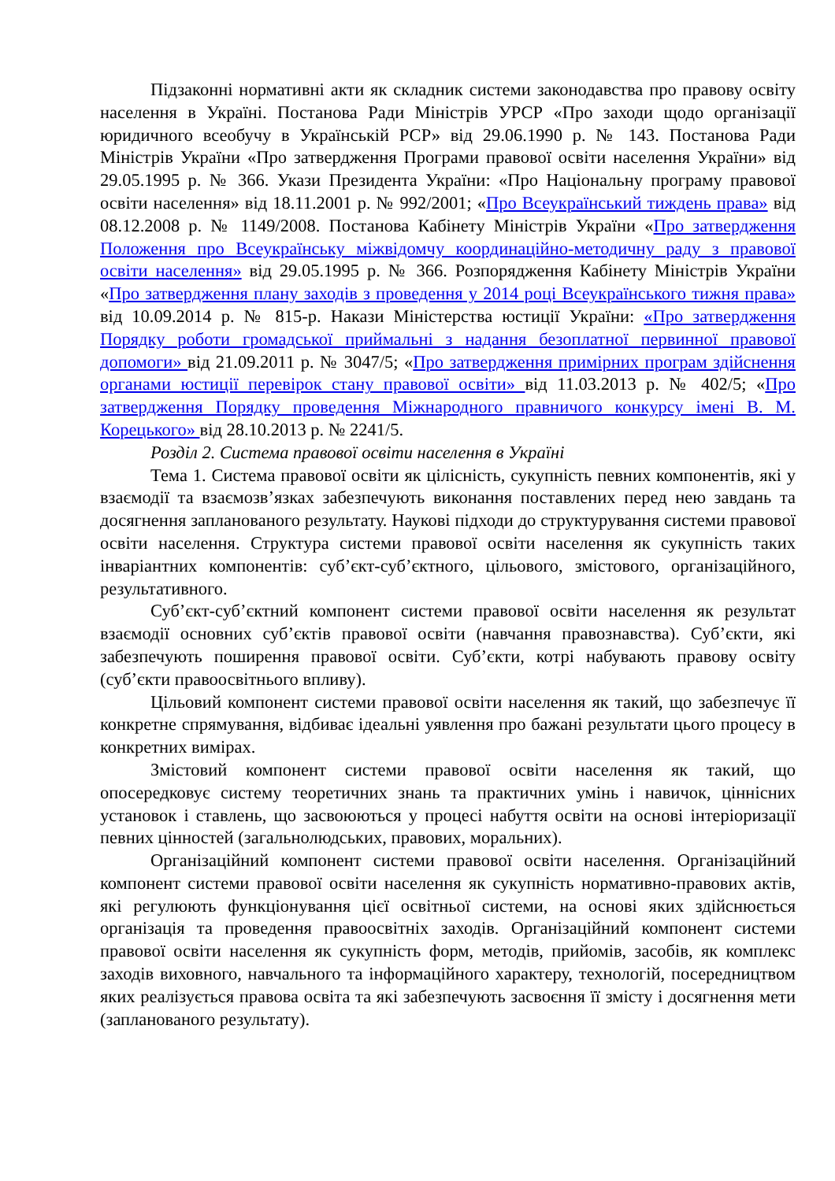Підзаконні нормативні акти як складник системи законодавства про правову освіту населення в Україні. Постанова Ради Міністрів УРСР «Про заходи щодо організації юридичного всеобучу в Українській РСР» від 29.06.1990 р. № 143. Постанова Ради Міністрів України «Про затвердження Програми правової освіти населення України» від 29.05.1995 р. № 366. Укази Президента України: «Про Національну програму правової освіти населення» від 18.11.2001 р. № 992/2001; «Про Всеукраїнський тиждень права» від 08.12.2008 р. № 1149/2008. Постанова Кабінету Міністрів України «Про затвердження Положення про Всеукраїнську міжвідомчу координаційно-методичну раду з правової освіти населення» від 29.05.1995 р. № 366. Розпорядження Кабінету Міністрів України «Про затвердження плану заходів з проведення у 2014 році Всеукраїнського тижня права» від 10.09.2014 р. № 815-р. Накази Міністерства юстиції України: «Про затвердження Порядку роботи громадської приймальні з надання безоплатної первинної правової допомоги» від 21.09.2011 р. № 3047/5; «Про затвердження примірних програм здійснення органами юстиції перевірок стану правової освіти» від 11.03.2013 р. № 402/5; «Про затвердження Порядку проведення Міжнародного правничого конкурсу імені В. М. Корецького» від 28.10.2013 р. № 2241/5.
Розділ 2. Система правової освіти населення в Україні
Тема 1. Система правової освіти як цілісність, сукупність певних компонентів, які у взаємодії та взаємозв’язках забезпечують виконання поставлених перед нею завдань та досягнення запланованого результату. Наукові підходи до структурування системи правової освіти населення. Структура системи правової освіти населення як сукупність таких інваріантних компонентів: суб’єкт-суб’єктного, цільового, змістового, організаційного, результативного.
Суб’єкт-суб’єктний компонент системи правової освіти населення як результат взаємодії основних суб’єктів правової освіти (навчання правознавства). Суб’єкти, які забезпечують поширення правової освіти. Суб’єкти, котрі набувають правову освіту (суб’єкти правоосвітнього впливу).
Цільовий компонент системи правової освіти населення як такий, що забезпечує її конкретне спрямування, відбиває ідеальні уявлення про бажані результати цього процесу в конкретних вимірах.
Змістовий компонент системи правової освіти населення як такий, що опосередковує систему теоретичних знань та практичних умінь і навичок, ціннісних установок і ставлень, що засвоюються у процесі набуття освіти на основі інтеріоризації певних цінностей (загальнолюдських, правових, моральних).
Організаційний компонент системи правової освіти населення. Організаційний компонент системи правової освіти населення як сукупність нормативно-правових актів, які регулюють функціонування цієї освітньої системи, на основі яких здійснюється організація та проведення правоосвітніх заходів. Організаційний компонент системи правової освіти населення як сукупність форм, методів, прийомів, засобів, як комплекс заходів виховного, навчального та інформаційного характеру, технологій, посередництвом яких реалізується правова освіта та які забезпечують засвоєння її змісту і досягнення мети (запланованого результату).